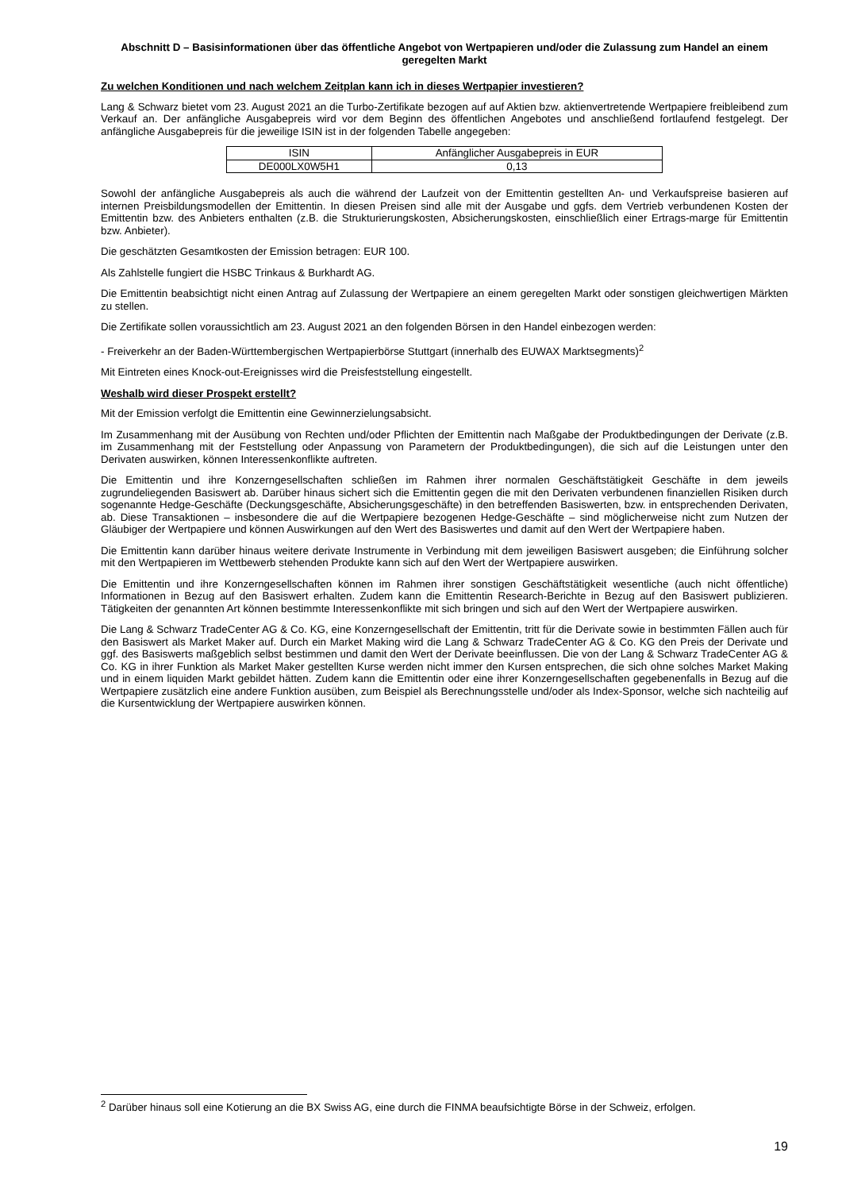Abschnitt D – Basisinformationen über das öffentliche Angebot von Wertpapieren und/oder die Zulassung zum Handel an einem geregelten Markt
Zu welchen Konditionen und nach welchem Zeitplan kann ich in dieses Wertpapier investieren?
Lang & Schwarz bietet vom 23. August 2021 an die Turbo-Zertifikate bezogen auf auf Aktien bzw. aktienvertretende Wertpapiere freibleibend zum Verkauf an. Der anfängliche Ausgabepreis wird vor dem Beginn des öffentlichen Angebotes und anschließend fortlaufend festgelegt. Der anfängliche Ausgabepreis für die jeweilige ISIN ist in der folgenden Tabelle angegeben:
| ISIN | Anfänglicher Ausgabepreis in EUR |
| DE000LX0W5H1 | 0,13 |
Sowohl der anfängliche Ausgabepreis als auch die während der Laufzeit von der Emittentin gestellten An- und Verkaufspreise basieren auf internen Preisbildungsmodellen der Emittentin. In diesen Preisen sind alle mit der Ausgabe und ggfs. dem Vertrieb verbundenen Kosten der Emittentin bzw. des Anbieters enthalten (z.B. die Strukturierungskosten, Absicherungskosten, einschließlich einer Ertrags-marge für Emittentin bzw. Anbieter).
Die geschätzten Gesamtkosten der Emission betragen: EUR 100.
Als Zahlstelle fungiert die HSBC Trinkaus & Burkhardt AG.
Die Emittentin beabsichtigt nicht einen Antrag auf Zulassung der Wertpapiere an einem geregelten Markt oder sonstigen gleichwertigen Märkten zu stellen.
Die Zertifikate sollen voraussichtlich am 23. August 2021 an den folgenden Börsen in den Handel einbezogen werden:
- Freiverkehr an der Baden-Württembergischen Wertpapierbörse Stuttgart (innerhalb des EUWAX Marktsegments)<sup>2</sup>
Mit Eintreten eines Knock-out-Ereignisses wird die Preisfeststellung eingestellt.
Weshalb wird dieser Prospekt erstellt?
Mit der Emission verfolgt die Emittentin eine Gewinnerzielungsabsicht.
Im Zusammenhang mit der Ausübung von Rechten und/oder Pflichten der Emittentin nach Maßgabe der Produktbedingungen der Derivate (z.B. im Zusammenhang mit der Feststellung oder Anpassung von Parametern der Produktbedingungen), die sich auf die Leistungen unter den Derivaten auswirken, können Interessenkonflikte auftreten.
Die Emittentin und ihre Konzerngesellschaften schließen im Rahmen ihrer normalen Geschäftstätigkeit Geschäfte in dem jeweils zugrundeliegenden Basiswert ab. Darüber hinaus sichert sich die Emittentin gegen die mit den Derivaten verbundenen finanziellen Risiken durch sogenannte Hedge-Geschäfte (Deckungsgeschäfte, Absicherungsgeschäfte) in den betreffenden Basiswerten, bzw. in entsprechenden Derivaten, ab. Diese Transaktionen – insbesondere die auf die Wertpapiere bezogenen Hedge-Geschäfte – sind möglicherweise nicht zum Nutzen der Gläubiger der Wertpapiere und können Auswirkungen auf den Wert des Basiswertes und damit auf den Wert der Wertpapiere haben.
Die Emittentin kann darüber hinaus weitere derivate Instrumente in Verbindung mit dem jeweiligen Basiswert ausgeben; die Einführung solcher mit den Wertpapieren im Wettbewerb stehenden Produkte kann sich auf den Wert der Wertpapiere auswirken.
Die Emittentin und ihre Konzerngesellschaften können im Rahmen ihrer sonstigen Geschäftstätigkeit wesentliche (auch nicht öffentliche) Informationen in Bezug auf den Basiswert erhalten. Zudem kann die Emittentin Research-Berichte in Bezug auf den Basiswert publizieren. Tätigkeiten der genannten Art können bestimmte Interessenkonflikte mit sich bringen und sich auf den Wert der Wertpapiere auswirken.
Die Lang & Schwarz TradeCenter AG & Co. KG, eine Konzerngesellschaft der Emittentin, tritt für die Derivate sowie in bestimmten Fällen auch für den Basiswert als Market Maker auf. Durch ein Market Making wird die Lang & Schwarz TradeCenter AG & Co. KG den Preis der Derivate und ggf. des Basiswerts maßgeblich selbst bestimmen und damit den Wert der Derivate beeinflussen. Die von der Lang & Schwarz TradeCenter AG & Co. KG in ihrer Funktion als Market Maker gestellten Kurse werden nicht immer den Kursen entsprechen, die sich ohne solches Market Making und in einem liquiden Markt gebildet hätten. Zudem kann die Emittentin oder eine ihrer Konzerngesellschaften gegebenenfalls in Bezug auf die Wertpapiere zusätzlich eine andere Funktion ausüben, zum Beispiel als Berechnungsstelle und/oder als Index-Sponsor, welche sich nachteilig auf die Kursentwicklung der Wertpapiere auswirken können.
<sup>2</sup> Darüber hinaus soll eine Kotierung an die BX Swiss AG, eine durch die FINMA beaufsichtigte Börse in der Schweiz, erfolgen.
19